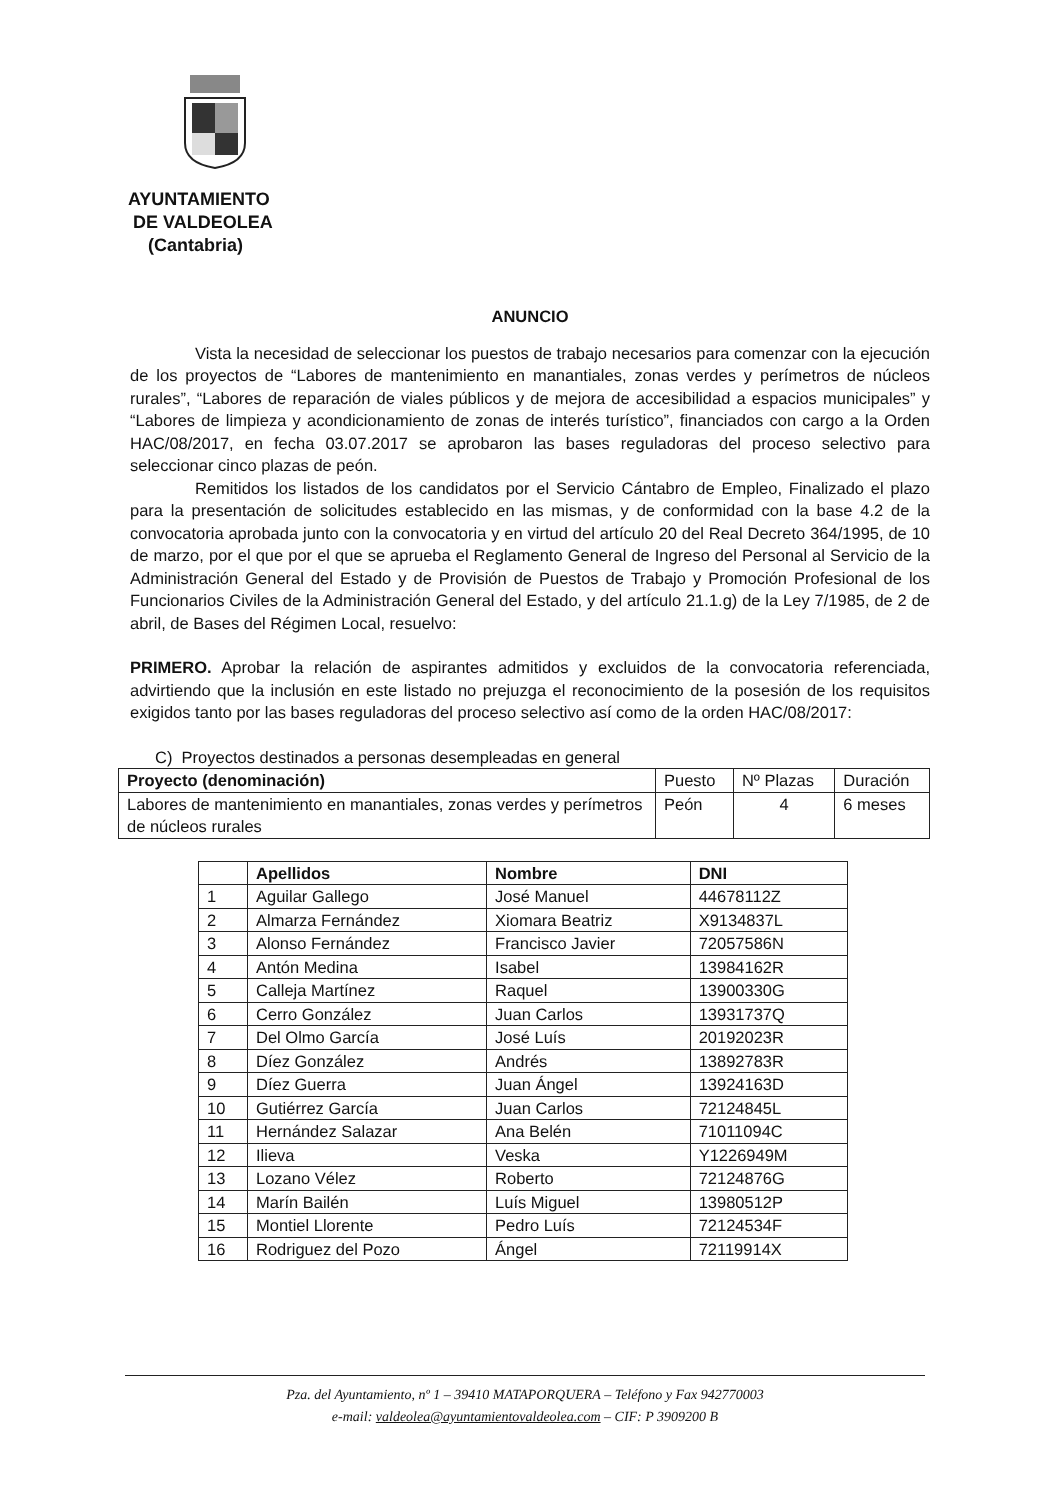AYUNTAMIENTO
DE VALDEOLEA
(Cantabria)
ANUNCIO
Vista la necesidad de seleccionar los puestos de trabajo necesarios para comenzar con la ejecución de los proyectos de “Labores de mantenimiento en manantiales, zonas verdes y perímetros de núcleos rurales”, “Labores de reparación de viales públicos y de mejora de accesibilidad a espacios municipales” y “Labores de limpieza y acondicionamiento de zonas de interés turístico”, financiados con cargo a la Orden HAC/08/2017, en fecha 03.07.2017 se aprobaron las bases reguladoras del proceso selectivo para seleccionar cinco plazas de peón.
Remitidos los listados de los candidatos por el Servicio Cántabro de Empleo, Finalizado el plazo para la presentación de solicitudes establecido en las mismas, y de conformidad con la base 4.2 de la convocatoria aprobada junto con la convocatoria y en virtud del artículo 20 del Real Decreto 364/1995, de 10 de marzo, por el que por el que se aprueba el Reglamento General de Ingreso del Personal al Servicio de la Administración General del Estado y de Provisión de Puestos de Trabajo y Promoción Profesional de los Funcionarios Civiles de la Administración General del Estado, y del artículo 21.1.g) de la Ley 7/1985, de 2 de abril, de Bases del Régimen Local, resuelvo:
PRIMERO. Aprobar la relación de aspirantes admitidos y excluidos de la convocatoria referenciada, advirtiendo que la inclusión en este listado no prejuzga el reconocimiento de la posesión de los requisitos exigidos tanto por las bases reguladoras del proceso selectivo así como de la orden HAC/08/2017:
C) Proyectos destinados a personas desempleadas en general
| Proyecto (denominación) | Puesto | Nº Plazas | Duración |
| --- | --- | --- | --- |
| Labores de mantenimiento en manantiales, zonas verdes y perímetros de núcleos rurales | Peón | 4 | 6 meses |
| | Apellidos | Nombre | DNI |
| --- | --- | --- | --- |
| 1 | Aguilar Gallego | José Manuel | 44678112Z |
| 2 | Almarza Fernández | Xiomara Beatriz | X9134837L |
| 3 | Alonso Fernández | Francisco Javier | 72057586N |
| 4 | Antón Medina | Isabel | 13984162R |
| 5 | Calleja Martínez | Raquel | 13900330G |
| 6 | Cerro González | Juan Carlos | 13931737Q |
| 7 | Del Olmo García | José Luís | 20192023R |
| 8 | Díez González | Andrés | 13892783R |
| 9 | Díez Guerra | Juan Ángel | 13924163D |
| 10 | Gutiérrez García | Juan Carlos | 72124845L |
| 11 | Hernández Salazar | Ana Belén | 71011094C |
| 12 | Ilieva | Veska | Y1226949M |
| 13 | Lozano Vélez | Roberto | 72124876G |
| 14 | Marín Bailén | Luís Miguel | 13980512P |
| 15 | Montiel Llorente | Pedro Luís | 72124534F |
| 16 | Rodriguez del Pozo | Ángel | 72119914X |
Pza. del Ayuntamiento, nº 1 – 39410 MATAPORQUERA – Teléfono y Fax 942770003
e-mail: valdeolea@ayuntamientovaldeolea.com – CIF: P 3909200 B